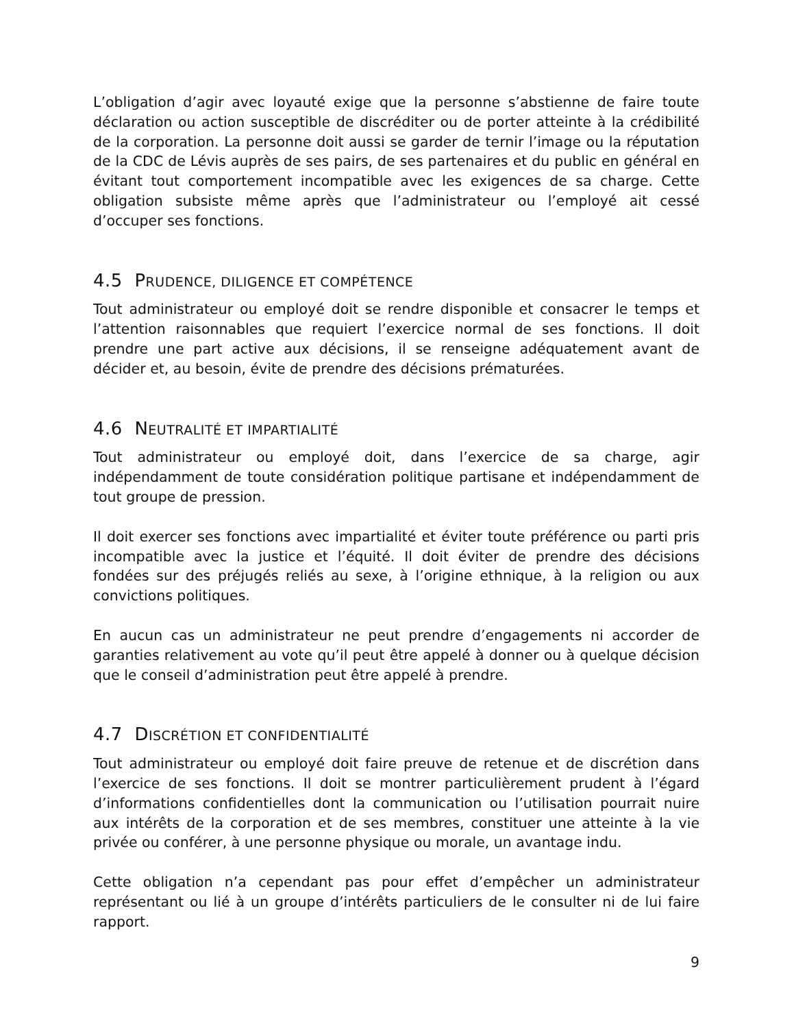L’obligation d’agir avec loyauté exige que la personne s’abstienne de faire toute déclaration ou action susceptible de discréditer ou de porter atteinte à la crédibilité de la corporation. La personne doit aussi se garder de ternir l’image ou la réputation de la CDC de Lévis auprès de ses pairs, de ses partenaires et du public en général en évitant tout comportement incompatible avec les exigences de sa charge. Cette obligation subsiste même après que l’administrateur ou l’employé ait cessé d’occuper ses fonctions.
4.5 PRUDENCE, DILIGENCE ET COMPÉTENCE
Tout administrateur ou employé doit se rendre disponible et consacrer le temps et l’attention raisonnables que requiert l’exercice normal de ses fonctions. Il doit prendre une part active aux décisions, il se renseigne adéquatement avant de décider et, au besoin, évite de prendre des décisions prématurées.
4.6 NEUTRALITÉ ET IMPARTIALITÉ
Tout administrateur ou employé doit, dans l’exercice de sa charge, agir indépendamment de toute considération politique partisane et indépendamment de tout groupe de pression.
Il doit exercer ses fonctions avec impartialité et éviter toute préférence ou parti pris incompatible avec la justice et l’équité. Il doit éviter de prendre des décisions fondées sur des préjugés reliés au sexe, à l’origine ethnique, à la religion ou aux convictions politiques.
En aucun cas un administrateur ne peut prendre d’engagements ni accorder de garanties relativement au vote qu’il peut être appelé à donner ou à quelque décision que le conseil d’administration peut être appelé à prendre.
4.7 DISCRÉTION ET CONFIDENTIALITÉ
Tout administrateur ou employé doit faire preuve de retenue et de discrétion dans l’exercice de ses fonctions. Il doit se montrer particulièrement prudent à l’égard d’informations confidentielles dont la communication ou l’utilisation pourrait nuire aux intérêts de la corporation et de ses membres, constituer une atteinte à la vie privée ou conférer, à une personne physique ou morale, un avantage indu.
Cette obligation n’a cependant pas pour effet d’empêcher un administrateur représentant ou lié à un groupe d’intérêts particuliers de le consulter ni de lui faire rapport.
9